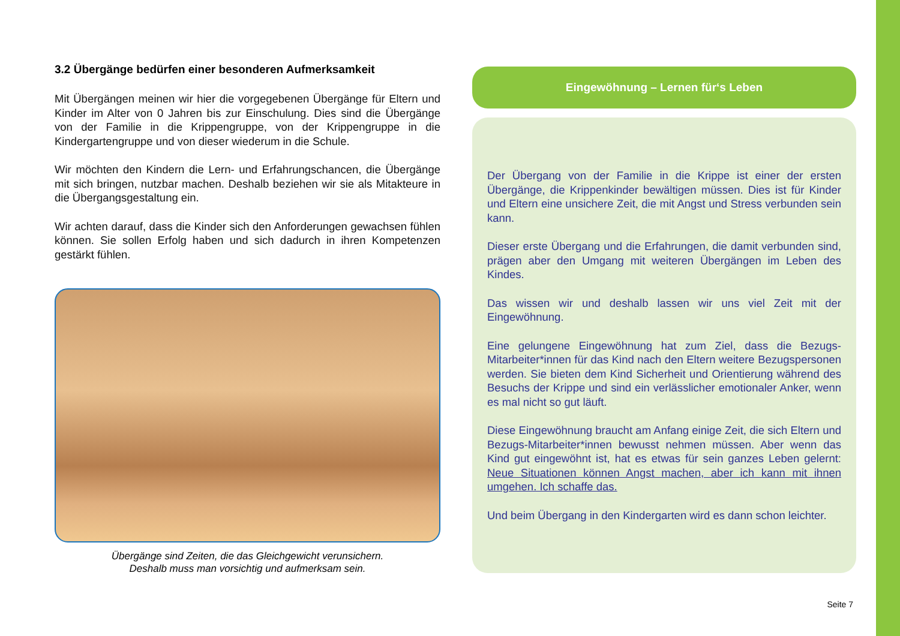3.2 Übergänge bedürfen einer besonderen Aufmerksamkeit
Mit Übergängen meinen wir hier die vorgegebenen Übergänge für Eltern und Kinder im Alter von 0 Jahren bis zur Einschulung. Dies sind die Übergänge von der Familie in die Krippengruppe, von der Krippengruppe in die Kindergartengruppe und von dieser wiederum in die Schule.
Wir möchten den Kindern die Lern- und Erfahrungschancen, die Übergänge mit sich bringen, nutzbar machen. Deshalb beziehen wir sie als Mitakteure in die Übergangsgestaltung ein.
Wir achten darauf, dass die Kinder sich den Anforderungen gewachsen fühlen können. Sie sollen Erfolg haben und sich dadurch in ihren Kompetenzen gestärkt fühlen.
Übergänge sind Zeiten, die das Gleichgewicht verunsichern.
Deshalb muss man vorsichtig und aufmerksam sein.
Eingewöhnung – Lernen für‘s Leben
Der Übergang von der Familie in die Krippe ist einer der ersten Übergänge, die Krippenkinder bewältigen müssen. Dies ist für Kinder und Eltern eine unsichere Zeit, die mit Angst und Stress verbunden sein kann.
Dieser erste Übergang und die Erfahrungen, die damit verbunden sind, prägen aber den Umgang mit weiteren Übergängen im Leben des Kindes.
Das wissen wir und deshalb lassen wir uns viel Zeit mit der Eingewöhnung.
Eine gelungene Eingewöhnung hat zum Ziel, dass die Bezugs-Mitarbeiter*innen für das Kind nach den Eltern weitere Bezugspersonen werden. Sie bieten dem Kind Sicherheit und Orientierung während des Besuchs der Krippe und sind ein verlässlicher emotionaler Anker, wenn es mal nicht so gut läuft.
Diese Eingewöhnung braucht am Anfang einige Zeit, die sich Eltern und Bezugs-Mitarbeiter*innen bewusst nehmen müssen. Aber wenn das Kind gut eingewöhnt ist, hat es etwas für sein ganzes Leben gelernt: Neue Situationen können Angst machen, aber ich kann mit ihnen umgehen. Ich schaffe das.
Und beim Übergang in den Kindergarten wird es dann schon leichter.
Seite 7